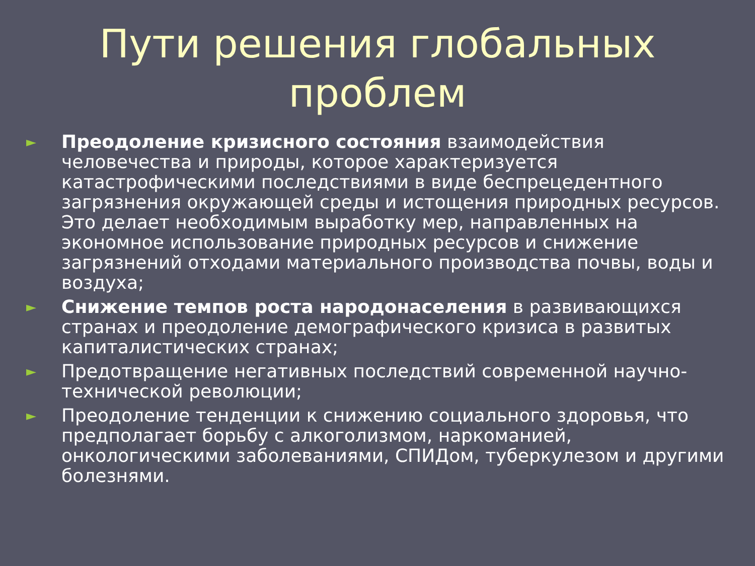Пути решения глобальных
проблем
► Преодоление кризисного состояния взаимодействия человечества и природы, которое характеризуется катастрофическими последствиями в виде беспрецедентного загрязнения окружающей среды и истощения природных ресурсов. Это делает необходимым выработку мер, направленных на экономное использование природных ресурсов и снижение загрязнений отходами материального производства почвы, воды и воздуха;
► Снижение темпов роста народонаселения в развивающихся странах и преодоление демографического кризиса в развитых капиталистических странах;
► Предотвращение негативных последствий современной научно-технической революции;
► Преодоление тенденции к снижению социального здоровья, что предполагает борьбу с алкоголизмом, наркоманией, онкологическими заболеваниями, СПИДом, туберкулезом и другими болезнями.